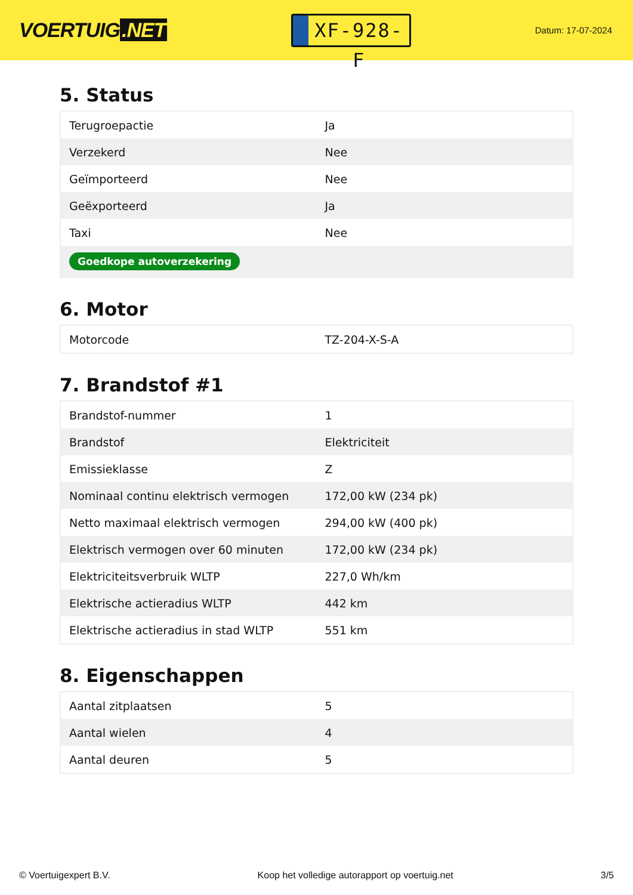VOERTUIG.NET
XF-928-F
Datum: 17-07-2024
5. Status
| Terugroepactie | Ja |
| Verzekerd | Nee |
| Geïmporteerd | Nee |
| Geëxporteerd | Ja |
| Taxi | Nee |
| Goedkope autoverzekering | |
6. Motor
| Motorcode | TZ-204-X-S-A |
7. Brandstof #1
| Brandstof-nummer | 1 |
| Brandstof | Elektriciteit |
| Emissieklasse | Z |
| Nominaal continu elektrisch vermogen | 172,00 kW (234 pk) |
| Netto maximaal elektrisch vermogen | 294,00 kW (400 pk) |
| Elektrisch vermogen over 60 minuten | 172,00 kW (234 pk) |
| Elektriciteitsverbruik WLTP | 227,0 Wh/km |
| Elektrische actieradius WLTP | 442 km |
| Elektrische actieradius in stad WLTP | 551 km |
8. Eigenschappen
| Aantal zitplaatsen | 5 |
| Aantal wielen | 4 |
| Aantal deuren | 5 |
© Voertuigexpert B.V. Koop het volledige autorapport op voertuig.net 3/5